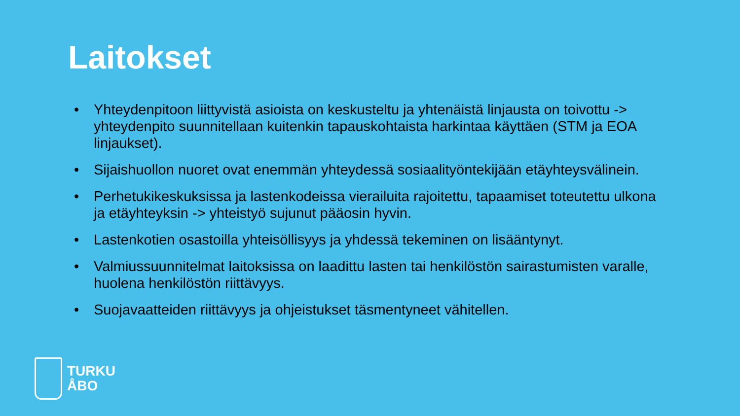Laitokset
• Yhteydenpitoon liittyvistä asioista on keskusteltu ja yhtenäistä linjausta on toivottu -> yhteydenpito suunnitellaan kuitenkin tapauskohtaista harkintaa käyttäen (STM ja EOA linjaukset).
• Sijaishuollon nuoret ovat enemmän yhteydessä sosiaalityöntekijään etäyhteysvälinein.
• Perhetukikeskuksissa ja lastenkodeissa vierailuita rajoitettu, tapaamiset toteutettu ulkona ja etäyhteyksin -> yhteistyö sujunut pääosin hyvin.
• Lastenkotien osastoilla yhteisöllisyys ja yhdessä tekeminen on lisääntynyt.
• Valmiussuunnitelmat laitoksissa on laadittu lasten tai henkilöstön sairastumisten varalle, huolena henkilöstön riittävyys.
• Suojavaatteiden riittävyys ja ohjeistukset täsmentyneet vähitellen.
TURKU
ÅBO